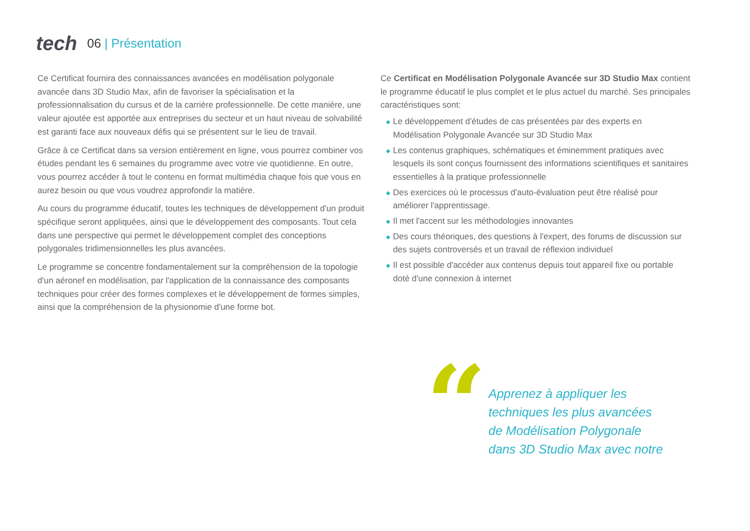tech
06 | Présentation
Ce Certificat fournira des connaissances avancées en modélisation polygonale avancée dans 3D Studio Max, afin de favoriser la spécialisation et la professionnalisation du cursus et de la carrière professionnelle. De cette manière, une valeur ajoutée est apportée aux entreprises du secteur et un haut niveau de solvabilité est garanti face aux nouveaux défis qui se présentent sur le lieu de travail.
Grâce à ce Certificat dans sa version entièrement en ligne, vous pourrez combiner vos études pendant les 6 semaines du programme avec votre vie quotidienne. En outre, vous pourrez accéder à tout le contenu en format multimédia chaque fois que vous en aurez besoin ou que vous voudrez approfondir la matière.
Au cours du programme éducatif, toutes les techniques de développement d'un produit spécifique seront appliquées, ainsi que le développement des composants. Tout cela dans une perspective qui permet le développement complet des conceptions polygonales tridimensionnelles les plus avancées.
Le programme se concentre fondamentalement sur la compréhension de la topologie d'un aéronef en modélisation, par l'application de la connaissance des composants techniques pour créer des formes complexes et le développement de formes simples, ainsi que la compréhension de la physionomie d'une forme bot.
Ce Certificat en Modélisation Polygonale Avancée sur 3D Studio Max contient le programme éducatif le plus complet et le plus actuel du marché. Ses principales caractéristiques sont:
◆ Le développement d'études de cas présentées par des experts en Modélisation Polygonale Avancée sur 3D Studio Max
◆ Les contenus graphiques, schématiques et éminemment pratiques avec lesquels ils sont conçus fournissent des informations scientifiques et sanitaires essentielles à la pratique professionnelle
◆ Des exercices où le processus d'auto-évaluation peut être réalisé pour améliorer l'apprentissage.
◆ Il met l'accent sur les méthodologies innovantes
◆ Des cours théoriques, des questions à l'expert, des forums de discussion sur des sujets controversés et un travail de réflexion individuel
◆ Il est possible d'accéder aux contenus depuis tout appareil fixe ou portable doté d'une connexion à internet
“
Apprenez à appliquer les
techniques les plus avancées
de Modélisation Polygonale
dans 3D Studio Max avec notre